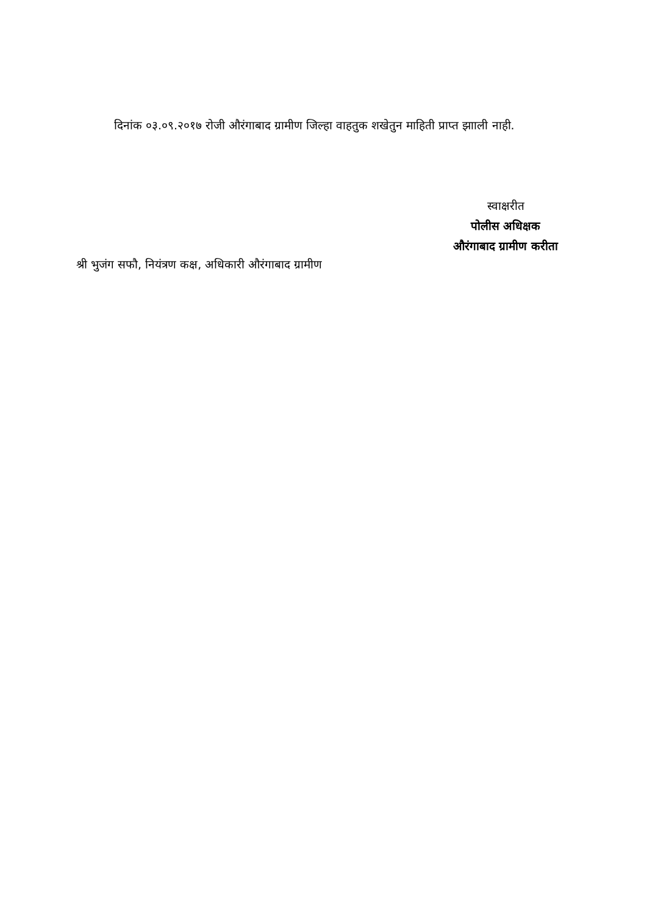दिनांक ०३.०९.२०१७ रोजी औरंगाबाद ग्रामीण जिल्हा वाहतुक शखेतुन माहिती प्राप्त झााली नाही.
स्वाक्षरीत
पोलीस अधिक्षक
औरंगाबाद ग्रामीण करीता
श्री भुजंग सफौ, नियंत्रण कक्ष, अधिकारी औरंगाबाद ग्रामीण